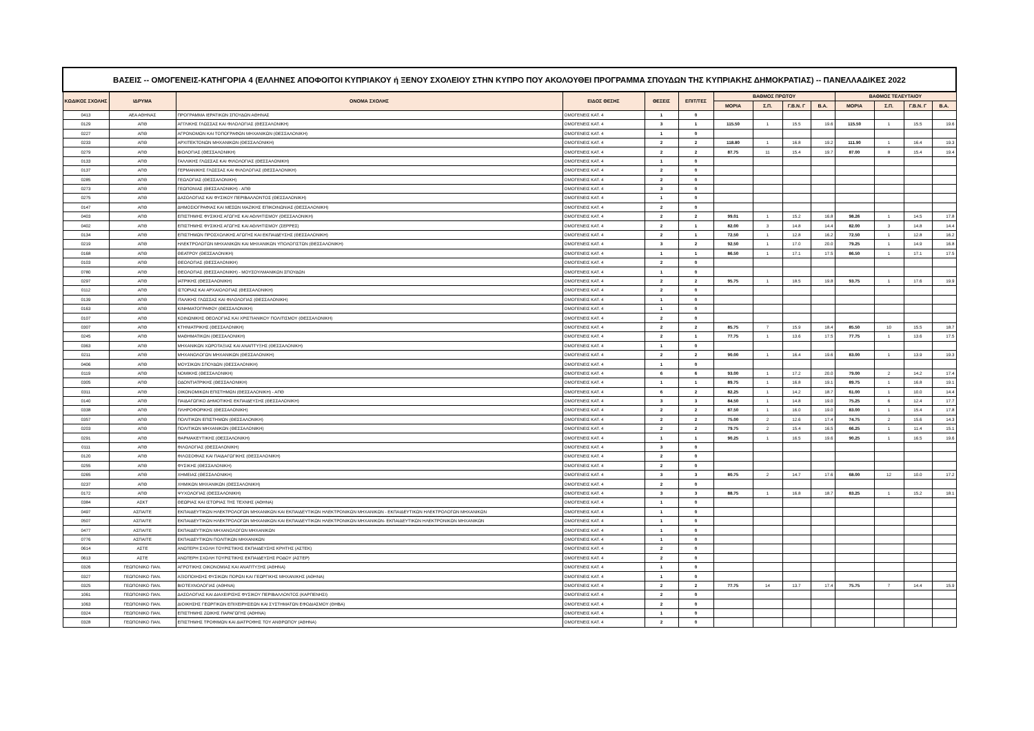| ΒΑΣΕΙΣ -- ΟΜΟΓΕΝΕΙΣ-ΚΑΤΗΓΟΡΙΑ 4 (ΕΛΛΗΝΕΣ ΑΠΟΦΟΙΤΟΙ ΚΥΠΡΙΑΚΟΥ ή ΞΕΝΟΥ ΣΧΟΛΕΙΟΥ ΣΤΗΝ ΚΥΠΡΟ ΠΟΥ ΑΚΟΛΟΥΘΕΙ ΠΡΟΓΡΑΜΜΑ ΣΠΟΥΔΩΝ ΤΗΣ ΚΥΠΡΙΑΚΗΣ ΔΗΜΟΚΡΑΤΙΑΣ) -- ΠΑΝΕΛΛΑΔΙΚΕΣ 2022 | | | | | | | | | | | | | |
| --- | --- | --- | --- | --- | --- | --- | --- | --- | --- | --- | --- | --- | --- |
| ΚΩΔΙΚΟΣ ΣΧΟΛΗΣ | ΙΔΡΥΜΑ | ΟΝΟΜΑ ΣΧΟΛΗΣ | ΕΙΔΟΣ ΘΕΣΗΣ | ΘΕΣΕΙΣ | ΕΠΙΤ/ΤΕΣ | ΒΑΘΜΟΣ ΠΡΩΤΟΥ | | | | ΒΑΘΜΟΣ ΤΕΛΕΥΤΑΙΟΥ | | | |
| | | | | | | ΜΟΡΙΑ | Σ.Π. | Γ.Β.Ν. Γ | Β.Α. | ΜΟΡΙΑ | Σ.Π. | Γ.Β.Ν. Γ | Β.Α. |
| 0413 | ΑΕΑ ΑΘΗΝΑΣ | ΠΡΟΓΡΑΜΜΑ ΙΕΡΑΤΙΚΩΝ ΣΠΟΥΔΩΝ ΑΘΗΝΑΣ | ΟΜΟΓΕΝΕΙΣ ΚΑΤ. 4 | 1 | 0 | | | | | | | | |
| 0129 | ΑΠΘ | ΑΓΓΛΙΚΗΣ ΓΛΩΣΣΑΣ ΚΑΙ ΦΙΛΟΛΟΓΙΑΣ (ΘΕΣΣΑΛΟΝΙΚΗ) | ΟΜΟΓΕΝΕΙΣ ΚΑΤ. 4 | 3 | 1 | 115.50 | 1 | 15.5 | 19.6 | 115.50 | 1 | 15.5 | 19.6 |
| 0227 | ΑΠΘ | ΑΓΡΟΝΟΜΩΝ ΚΑΙ ΤΟΠΟΓΡΑΦΩΝ ΜΗΧΑΝΙΚΩΝ (ΘΕΣΣΑΛΟΝΙΚΗ) | ΟΜΟΓΕΝΕΙΣ ΚΑΤ. 4 | 1 | 0 | | | | | | | | |
| 0233 | ΑΠΘ | ΑΡΧΙΤΕΚΤΟΝΩΝ ΜΗΧΑΝΙΚΩΝ (ΘΕΣΣΑΛΟΝΙΚΗ) | ΟΜΟΓΕΝΕΙΣ ΚΑΤ. 4 | 2 | 2 | 118.80 | 1 | 16.8 | 19.2 | 111.90 | 1 | 16.4 | 19.3 |
| 0279 | ΑΠΘ | ΒΙΟΛΟΓΙΑΣ (ΘΕΣΣΑΛΟΝΙΚΗ) | ΟΜΟΓΕΝΕΙΣ ΚΑΤ. 4 | 2 | 2 | 87.75 | 11 | 15.4 | 19.7 | 87.00 | 8 | 15.4 | 19.4 |
| 0133 | ΑΠΘ | ΓΑΛΛΙΚΗΣ ΓΛΩΣΣΑΣ ΚΑΙ ΦΙΛΟΛΟΓΙΑΣ (ΘΕΣΣΑΛΟΝΙΚΗ) | ΟΜΟΓΕΝΕΙΣ ΚΑΤ. 4 | 1 | 0 | | | | | | | | |
| 0137 | ΑΠΘ | ΓΕΡΜΑΝΙΚΗΣ ΓΛΩΣΣΑΣ ΚΑΙ ΦΙΛΟΛΟΓΙΑΣ (ΘΕΣΣΑΛΟΝΙΚΗ) | ΟΜΟΓΕΝΕΙΣ ΚΑΤ. 4 | 2 | 0 | | | | | | | | |
| 0285 | ΑΠΘ | ΓΕΩΛΟΓΙΑΣ (ΘΕΣΣΑΛΟΝΙΚΗ) | ΟΜΟΓΕΝΕΙΣ ΚΑΤ. 4 | 2 | 0 | | | | | | | | |
| 0273 | ΑΠΘ | ΓΕΩΠΟΝΙΑΣ (ΘΕΣΣΑΛΟΝΙΚΗ) - ΑΠΘ | ΟΜΟΓΕΝΕΙΣ ΚΑΤ. 4 | 3 | 0 | | | | | | | | |
| 0275 | ΑΠΘ | ΔΑΣΟΛΟΓΙΑΣ ΚΑΙ ΦΥΣΙΚΟΥ ΠΕΡΙΒΑΛΛΟΝΤΟΣ (ΘΕΣΣΑΛΟΝΙΚΗ) | ΟΜΟΓΕΝΕΙΣ ΚΑΤ. 4 | 1 | 0 | | | | | | | | |
| 0147 | ΑΠΘ | ΔΗΜΟΣΙΟΓΡΑΦΙΑΣ ΚΑΙ ΜΕΣΩΝ ΜΑΖΙΚΗΣ ΕΠΙΚΟΙΝΩΝΙΑΣ (ΘΕΣΣΑΛΟΝΙΚΗ) | ΟΜΟΓΕΝΕΙΣ ΚΑΤ. 4 | 2 | 0 | | | | | | | | |
| 0403 | ΑΠΘ | ΕΠΙΣΤΗΜΗΣ ΦΥΣΙΚΗΣ ΑΓΩΓΗΣ ΚΑΙ ΑΘΛΗΤΙΣΜΟΥ (ΘΕΣΣΑΛΟΝΙΚΗ) | ΟΜΟΓΕΝΕΙΣ ΚΑΤ. 4 | 2 | 2 | 99.01 | 1 | 15.2 | 16.8 | 98.26 | 1 | 14.5 | 17.8 |
| 0402 | ΑΠΘ | ΕΠΙΣΤΗΜΗΣ ΦΥΣΙΚΗΣ ΑΓΩΓΗΣ ΚΑΙ ΑΘΛΗΤΙΣΜΟΥ (ΣΕΡΡΕΣ) | ΟΜΟΓΕΝΕΙΣ ΚΑΤ. 4 | 2 | 1 | 82.00 | 3 | 14.8 | 14.4 | 82.00 | 3 | 14.8 | 14.4 |
| 0134 | ΑΠΘ | ΕΠΙΣΤΗΜΩΝ ΠΡΟΣΧΟΛΙΚΗΣ ΑΓΩΓΗΣ ΚΑΙ ΕΚΠΑΙΔΕΥΣΗΣ (ΘΕΣΣΑΛΟΝΙΚΗ) | ΟΜΟΓΕΝΕΙΣ ΚΑΤ. 4 | 2 | 1 | 72.50 | 1 | 12.8 | 16.2 | 72.50 | 1 | 12.8 | 16.2 |
| 0219 | ΑΠΘ | ΗΛΕΚΤΡΟΛΟΓΩΝ ΜΗΧΑΝΙΚΩΝ ΚΑΙ ΜΗΧΑΝΙΚΩΝ ΥΠΟΛΟΓΙΣΤΩΝ (ΘΕΣΣΑΛΟΝΙΚΗ) | ΟΜΟΓΕΝΕΙΣ ΚΑΤ. 4 | 3 | 2 | 92.50 | 1 | 17.0 | 20.0 | 79.25 | 1 | 14.9 | 16.8 |
| 0168 | ΑΠΘ | ΘΕΑΤΡΟΥ (ΘΕΣΣΑΛΟΝΙΚΗ) | ΟΜΟΓΕΝΕΙΣ ΚΑΤ. 4 | 1 | 1 | 86.50 | 1 | 17.1 | 17.5 | 86.50 | 1 | 17.1 | 17.5 |
| 0103 | ΑΠΘ | ΘΕΟΛΟΓΙΑΣ (ΘΕΣΣΑΛΟΝΙΚΗ) | ΟΜΟΓΕΝΕΙΣ ΚΑΤ. 4 | 2 | 0 | | | | | | | | |
| 0780 | ΑΠΘ | ΘΕΟΛΟΓΙΑΣ (ΘΕΣΣΑΛΟΝΙΚΗ) - ΜΟΥΣΟΥΛΜΑΝΙΚΩΝ ΣΠΟΥΔΩΝ | ΟΜΟΓΕΝΕΙΣ ΚΑΤ. 4 | 1 | 0 | | | | | | | | |
| 0297 | ΑΠΘ | ΙΑΤΡΙΚΗΣ (ΘΕΣΣΑΛΟΝΙΚΗ) | ΟΜΟΓΕΝΕΙΣ ΚΑΤ. 4 | 2 | 2 | 95.75 | 1 | 18.5 | 19.8 | 93.75 | 1 | 17.6 | 19.9 |
| 0112 | ΑΠΘ | ΙΣΤΟΡΙΑΣ ΚΑΙ ΑΡΧΑΙΟΛΟΓΙΑΣ (ΘΕΣΣΑΛΟΝΙΚΗ) | ΟΜΟΓΕΝΕΙΣ ΚΑΤ. 4 | 2 | 0 | | | | | | | | |
| 0139 | ΑΠΘ | ΙΤΑΛΙΚΗΣ ΓΛΩΣΣΑΣ ΚΑΙ ΦΙΛΟΛΟΓΙΑΣ (ΘΕΣΣΑΛΟΝΙΚΗ) | ΟΜΟΓΕΝΕΙΣ ΚΑΤ. 4 | 1 | 0 | | | | | | | | |
| 0163 | ΑΠΘ | ΚΙΝΗΜΑΤΟΓΡΑΦΟΥ (ΘΕΣΣΑΛΟΝΙΚΗ) | ΟΜΟΓΕΝΕΙΣ ΚΑΤ. 4 | 1 | 0 | | | | | | | | |
| 0107 | ΑΠΘ | ΚΟΙΝΩΝΙΚΗΣ ΘΕΟΛΟΓΙΑΣ ΚΑΙ ΧΡΙΣΤΙΑΝΙΚΟΥ ΠΟΛΙΤΙΣΜΟΥ (ΘΕΣΣΑΛΟΝΙΚΗ) | ΟΜΟΓΕΝΕΙΣ ΚΑΤ. 4 | 2 | 0 | | | | | | | | |
| 0307 | ΑΠΘ | ΚΤΗΝΙΑΤΡΙΚΗΣ (ΘΕΣΣΑΛΟΝΙΚΗ) | ΟΜΟΓΕΝΕΙΣ ΚΑΤ. 4 | 2 | 2 | 85.75 | 7 | 15.9 | 18.4 | 85.50 | 10 | 15.5 | 18.7 |
| 0245 | ΑΠΘ | ΜΑΘΗΜΑΤΙΚΩΝ (ΘΕΣΣΑΛΟΝΙΚΗ) | ΟΜΟΓΕΝΕΙΣ ΚΑΤ. 4 | 2 | 1 | 77.75 | 1 | 13.6 | 17.5 | 77.75 | 1 | 13.6 | 17.5 |
| 0363 | ΑΠΘ | ΜΗΧΑΝΙΚΩΝ ΧΩΡΟΤΑΞΙΑΣ ΚΑΙ ΑΝΑΠΤΥΞΗΣ (ΘΕΣΣΑΛΟΝΙΚΗ) | ΟΜΟΓΕΝΕΙΣ ΚΑΤ. 4 | 1 | 0 | | | | | | | | |
| 0211 | ΑΠΘ | ΜΗΧΑΝΟΛΟΓΩΝ ΜΗΧΑΝΙΚΩΝ (ΘΕΣΣΑΛΟΝΙΚΗ) | ΟΜΟΓΕΝΕΙΣ ΚΑΤ. 4 | 2 | 2 | 90.00 | 1 | 16.4 | 19.6 | 83.00 | 1 | 13.9 | 19.3 |
| 0406 | ΑΠΘ | ΜΟΥΣΙΚΩΝ ΣΠΟΥΔΩΝ (ΘΕΣΣΑΛΟΝΙΚΗ) | ΟΜΟΓΕΝΕΙΣ ΚΑΤ. 4 | 1 | 0 | | | | | | | | |
| 0119 | ΑΠΘ | ΝΟΜΙΚΗΣ (ΘΕΣΣΑΛΟΝΙΚΗ) | ΟΜΟΓΕΝΕΙΣ ΚΑΤ. 4 | 6 | 6 | 93.00 | 1 | 17.2 | 20.0 | 79.00 | 2 | 14.2 | 17.4 |
| 0305 | ΑΠΘ | ΟΔΟΝΤΙΑΤΡΙΚΗΣ (ΘΕΣΣΑΛΟΝΙΚΗ) | ΟΜΟΓΕΝΕΙΣ ΚΑΤ. 4 | 1 | 1 | 89.75 | 1 | 16.8 | 19.1 | 89.75 | 1 | 16.8 | 19.1 |
| 0311 | ΑΠΘ | ΟΙΚΟΝΟΜΙΚΩΝ ΕΠΙΣΤΗΜΩΝ (ΘΕΣΣΑΛΟΝΙΚΗ) - ΑΠΘ | ΟΜΟΓΕΝΕΙΣ ΚΑΤ. 4 | 6 | 2 | 82.25 | 1 | 14.2 | 18.7 | 61.00 | 1 | 10.0 | 14.4 |
| 0140 | ΑΠΘ | ΠΑΙΔΑΓΩΓΙΚΟ ΔΗΜΟΤΙΚΗΣ ΕΚΠΑΙΔΕΥΣΗΣ (ΘΕΣΣΑΛΟΝΙΚΗ) | ΟΜΟΓΕΝΕΙΣ ΚΑΤ. 4 | 3 | 3 | 84.50 | 1 | 14.8 | 19.0 | 75.25 | 6 | 12.4 | 17.7 |
| 0338 | ΑΠΘ | ΠΛΗΡΟΦΟΡΙΚΗΣ (ΘΕΣΣΑΛΟΝΙΚΗ) | ΟΜΟΓΕΝΕΙΣ ΚΑΤ. 4 | 2 | 2 | 87.50 | 1 | 16.0 | 19.0 | 83.00 | 1 | 15.4 | 17.8 |
| 0357 | ΑΠΘ | ΠΟΛΙΤΙΚΩΝ ΕΠΙΣΤΗΜΩΝ (ΘΕΣΣΑΛΟΝΙΚΗ) | ΟΜΟΓΕΝΕΙΣ ΚΑΤ. 4 | 2 | 2 | 75.00 | 2 | 12.6 | 17.4 | 74.75 | 2 | 15.6 | 14.3 |
| 0203 | ΑΠΘ | ΠΟΛΙΤΙΚΩΝ ΜΗΧΑΝΙΚΩΝ (ΘΕΣΣΑΛΟΝΙΚΗ) | ΟΜΟΓΕΝΕΙΣ ΚΑΤ. 4 | 2 | 2 | 79.75 | 2 | 15.4 | 16.5 | 66.25 | 1 | 11.4 | 15.1 |
| 0291 | ΑΠΘ | ΦΑΡΜΑΚΕΥΤΙΚΗΣ (ΘΕΣΣΑΛΟΝΙΚΗ) | ΟΜΟΓΕΝΕΙΣ ΚΑΤ. 4 | 1 | 1 | 90.25 | 1 | 16.5 | 19.6 | 90.25 | 1 | 16.5 | 19.6 |
| 0111 | ΑΠΘ | ΦΙΛΟΛΟΓΙΑΣ (ΘΕΣΣΑΛΟΝΙΚΗ) | ΟΜΟΓΕΝΕΙΣ ΚΑΤ. 4 | 3 | 0 | | | | | | | | |
| 0120 | ΑΠΘ | ΦΙΛΟΣΟΦΙΑΣ ΚΑΙ ΠΑΙΔΑΓΩΓΙΚΗΣ (ΘΕΣΣΑΛΟΝΙΚΗ) | ΟΜΟΓΕΝΕΙΣ ΚΑΤ. 4 | 2 | 0 | | | | | | | | |
| 0255 | ΑΠΘ | ΦΥΣΙΚΗΣ (ΘΕΣΣΑΛΟΝΙΚΗ) | ΟΜΟΓΕΝΕΙΣ ΚΑΤ. 4 | 2 | 0 | | | | | | | | |
| 0265 | ΑΠΘ | ΧΗΜΕΙΑΣ (ΘΕΣΣΑΛΟΝΙΚΗ) | ΟΜΟΓΕΝΕΙΣ ΚΑΤ. 4 | 3 | 3 | 80.75 | 2 | 14.7 | 17.6 | 68.00 | 12 | 10.0 | 17.2 |
| 0237 | ΑΠΘ | ΧΗΜΙΚΩΝ ΜΗΧΑΝΙΚΩΝ (ΘΕΣΣΑΛΟΝΙΚΗ) | ΟΜΟΓΕΝΕΙΣ ΚΑΤ. 4 | 2 | 0 | | | | | | | | |
| 0172 | ΑΠΘ | ΨΥΧΟΛΟΓΙΑΣ (ΘΕΣΣΑΛΟΝΙΚΗ) | ΟΜΟΓΕΝΕΙΣ ΚΑΤ. 4 | 3 | 3 | 88.75 | 1 | 16.8 | 18.7 | 83.25 | 1 | 15.2 | 18.1 |
| 0384 | ΑΣΚΤ | ΘΕΩΡΙΑΣ ΚΑΙ ΙΣΤΟΡΙΑΣ ΤΗΣ ΤΕΧΝΗΣ (ΑΘΗΝΑ) | ΟΜΟΓΕΝΕΙΣ ΚΑΤ. 4 | 1 | 0 | | | | | | | | |
| 0497 | ΑΣΠΑΙΤΕ | ΕΚΠΑΙΔΕΥΤΙΚΩΝ ΗΛΕΚΤΡΟΛΟΓΩΝ ΜΗΧΑΝΙΚΩΝ ΚΑΙ ΕΚΠΑΙΔΕΥΤΙΚΩΝ ΗΛΕΚΤΡΟΝΙΚΩΝ ΜΗΧΑΝΙΚΩΝ - ΕΚΠΑΙΔΕΥΤΙΚΩΝ ΗΛΕΚΤΡΟΛΟΓΩΝ ΜΗΧΑΝΙΚΩΝ | ΟΜΟΓΕΝΕΙΣ ΚΑΤ. 4 | 1 | 0 | | | | | | | | |
| 0507 | ΑΣΠΑΙΤΕ | ΕΚΠΑΙΔΕΥΤΙΚΩΝ ΗΛΕΚΤΡΟΛΟΓΩΝ ΜΗΧΑΝΙΚΩΝ ΚΑΙ ΕΚΠΑΙΔΕΥΤΙΚΩΝ ΗΛΕΚΤΡΟΝΙΚΩΝ ΜΗΧΑΝΙΚΩΝ- ΕΚΠΑΙΔΕΥΤΙΚΩΝ ΗΛΕΚΤΡΟΝΙΚΩΝ ΜΗΧΑΝΙΚΩΝ | ΟΜΟΓΕΝΕΙΣ ΚΑΤ. 4 | 1 | 0 | | | | | | | | |
| 0477 | ΑΣΠΑΙΤΕ | ΕΚΠΑΙΔΕΥΤΙΚΩΝ ΜΗΧΑΝΟΛΟΓΩΝ ΜΗΧΑΝΙΚΩΝ | ΟΜΟΓΕΝΕΙΣ ΚΑΤ. 4 | 1 | 0 | | | | | | | | |
| 0776 | ΑΣΠΑΙΤΕ | ΕΚΠΑΙΔΕΥΤΙΚΩΝ ΠΟΛΙΤΙΚΩΝ ΜΗΧΑΝΙΚΩΝ | ΟΜΟΓΕΝΕΙΣ ΚΑΤ. 4 | 1 | 0 | | | | | | | | |
| 0614 | ΑΣΤΕ | ΑΝΩΤΕΡΗ ΣΧΟΛΗ ΤΟΥΡΙΣΤΙΚΗΣ ΕΚΠΑΙΔΕΥΣΗΣ ΚΡΗΤΗΣ (ΑΣΤΕΚ) | ΟΜΟΓΕΝΕΙΣ ΚΑΤ. 4 | 2 | 0 | | | | | | | | |
| 0613 | ΑΣΤΕ | ΑΝΩΤΕΡΗ ΣΧΟΛΗ ΤΟΥΡΙΣΤΙΚΗΣ ΕΚΠΑΙΔΕΥΣΗΣ ΡΟΔΟΥ (ΑΣΤΕΡ) | ΟΜΟΓΕΝΕΙΣ ΚΑΤ. 4 | 2 | 0 | | | | | | | | |
| 0326 | ΓΕΩΠΟΝΙΚΟ ΠΑΝ. | ΑΓΡΟΤΙΚΗΣ ΟΙΚΟΝΟΜΙΑΣ ΚΑΙ ΑΝΑΠΤΥΞΗΣ (ΑΘΗΝΑ) | ΟΜΟΓΕΝΕΙΣ ΚΑΤ. 4 | 1 | 0 | | | | | | | | |
| 0327 | ΓΕΩΠΟΝΙΚΟ ΠΑΝ. | ΑΞΙΟΠΟΙΗΣΗΣ ΦΥΣΙΚΩΝ ΠΟΡΩΝ ΚΑΙ ΓΕΩΡΓΙΚΗΣ ΜΗΧΑΝΙΚΗΣ (ΑΘΗΝΑ) | ΟΜΟΓΕΝΕΙΣ ΚΑΤ. 4 | 1 | 0 | | | | | | | | |
| 0325 | ΓΕΩΠΟΝΙΚΟ ΠΑΝ. | ΒΙΟΤΕΧΝΟΛΟΓΙΑΣ (ΑΘΗΝΑ) | ΟΜΟΓΕΝΕΙΣ ΚΑΤ. 4 | 2 | 2 | 77.75 | 14 | 13.7 | 17.4 | 75.75 | 7 | 14.4 | 15.9 |
| 1061 | ΓΕΩΠΟΝΙΚΟ ΠΑΝ. | ΔΑΣΟΛΟΓΙΑΣ ΚΑΙ ΔΙΑΧΕΙΡΙΣΗΣ ΦΥΣΙΚΟΥ ΠΕΡΙΒΑΛΛΟΝΤΟΣ (ΚΑΡΠΕΝΗΣΙ) | ΟΜΟΓΕΝΕΙΣ ΚΑΤ. 4 | 2 | 0 | | | | | | | | |
| 1063 | ΓΕΩΠΟΝΙΚΟ ΠΑΝ. | ΔΙΟΙΚΗΣΗΣ ΓΕΩΡΓΙΚΩΝ ΕΠΙΧΕΙΡΗΣΕΩΝ ΚΑΙ ΣΥΣΤΗΜΑΤΩΝ ΕΦΟΔΙΑΣΜΟΥ (ΘΗΒΑ) | ΟΜΟΓΕΝΕΙΣ ΚΑΤ. 4 | 2 | 0 | | | | | | | | |
| 0324 | ΓΕΩΠΟΝΙΚΟ ΠΑΝ. | ΕΠΙΣΤΗΜΗΣ ΖΩΙΚΗΣ ΠΑΡΑΓΩΓΗΣ (ΑΘΗΝΑ) | ΟΜΟΓΕΝΕΙΣ ΚΑΤ. 4 | 1 | 0 | | | | | | | | |
| 0328 | ΓΕΩΠΟΝΙΚΟ ΠΑΝ. | ΕΠΙΣΤΗΜΗΣ ΤΡΟΦΙΜΩΝ ΚΑΙ ΔΙΑΤΡΟΦΗΣ ΤΟΥ ΑΝΘΡΩΠΟΥ (ΑΘΗΝΑ) | ΟΜΟΓΕΝΕΙΣ ΚΑΤ. 4 | 2 | 0 | | | | | | | | |